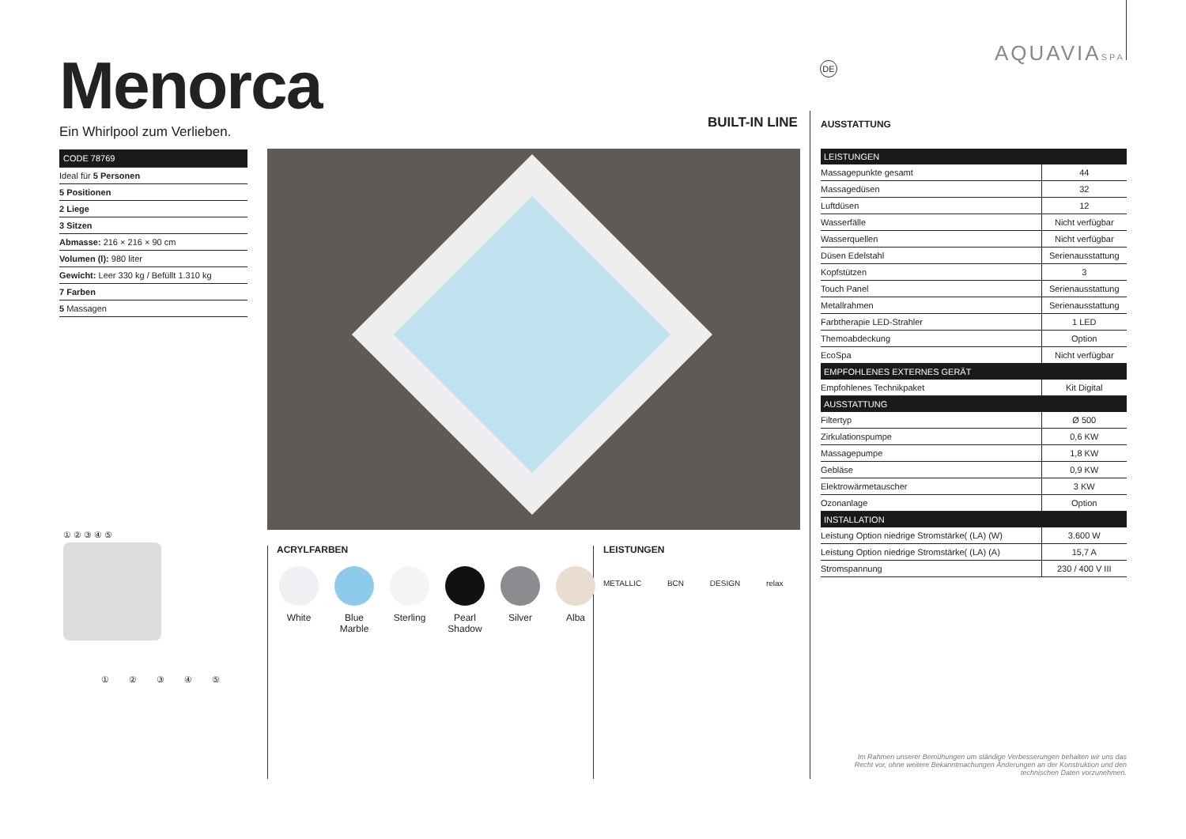AQUAVIASPA
DE
Menorca
Ein Whirlpool zum Verlieben.
BUILT-IN LINE AUSSTATTUNG
CODE 78769
Ideal für 5 Personen
5 Positionen
2 Liege
3 Sitzen
Abmasse: 216 × 216 × 90 cm
Volumen (l): 980 liter
Gewicht: Leer 330 kg / Befüllt 1.310 kg
7 Farben
5 Massagen
① ② ③ ④ ⑤
① ② ③ ④ ⑤
ACRYLFARBEN
White Blue Marble
Sterling
Pearl Shadow
Silver Alba
LEISTUNGEN
METALLIC BCN DESIGN relax
| LEISTUNGEN | |
| --- | --- |
| Massagepunkte gesamt | 44 |
| Massagedüsen | 32 |
| Luftdüsen | 12 |
| Wasserfälle | Nicht verfügbar |
| Wasserquellen | Nicht verfügbar |
| Düsen Edelstahl | Serienausstattung |
| Kopfstützen | 3 |
| Touch Panel | Serienausstattung |
| Metallrahmen | Serienausstattung |
| Farbtherapie LED-Strahler | 1 LED |
| Themoabdeckung | Option |
| EcoSpa | Nicht verfügbar |
| EMPFOHLENES EXTERNES GERÄT | |
| Empfohlenes Technikpaket | Kit Digital |
| AUSSTATTUNG | |
| Filtertyp | Ø 500 |
| Zirkulationspumpe | 0,6 KW |
| Massagepumpe | 1,8 KW |
| Gebläse | 0,9 KW |
| Elektrowärmetauscher | 3 KW |
| Ozonanlage | Option |
| INSTALLATION | |
| Leistung Option niedrige Stromstärke( (LA) (W) | 3.600 W |
| Leistung Option niedrige Stromstärke( (LA) (A) | 15,7 A |
| Stromspannung | 230 / 400 V III |
Im Rahmen unserer Bemühungen um ständige Verbesserungen behalten wir uns das Recht vor, ohne weitere Bekanntmachungen Änderungen an der Konstruktion und den technischen Daten vorzunehmen.